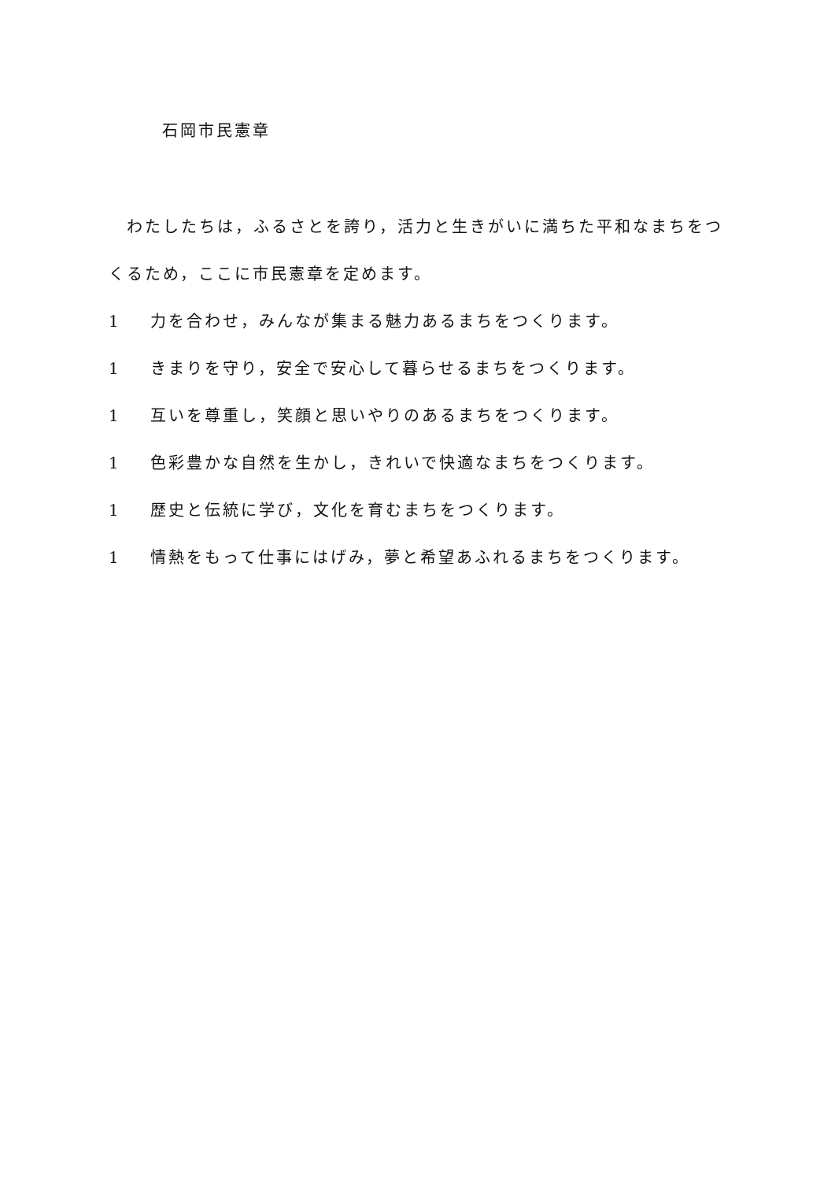石岡市民憲章
　わたしたちは，ふるさとを誇り，活力と生きがいに満ちた平和なまちをつくるため，ここに市民憲章を定めます。
1 力を合わせ，みんなが集まる魅力あるまちをつくります。
1 きまりを守り，安全で安心して暮らせるまちをつくります。
1 互いを尊重し，笑顔と思いやりのあるまちをつくります。
1 色彩豊かな自然を生かし，きれいで快適なまちをつくります。
1 歴史と伝統に学び，文化を育むまちをつくります。
1 情熱をもって仕事にはげみ，夢と希望あふれるまちをつくります。